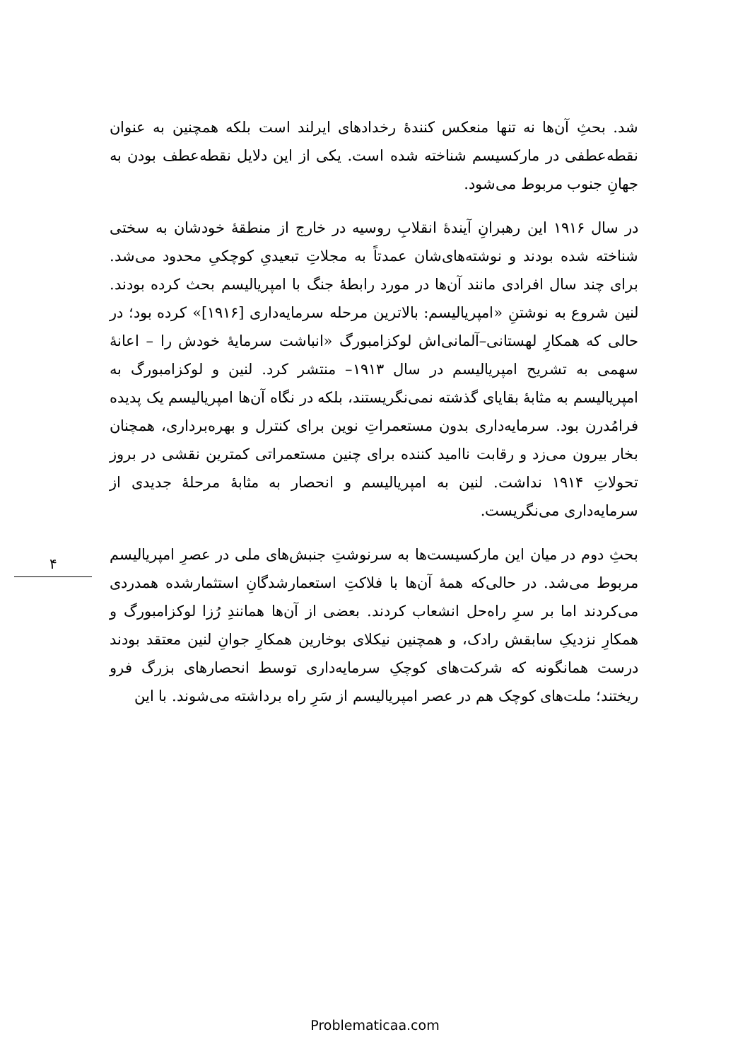شد. بحثِ آن‌ها نه تنها منعکس کنندهٔ رخدادهای ایرلند است بلکه همچنین به عنوان نقطه‌عطفی در مارکسیسم شناخته شده است. یکی از این دلایل نقطه‌عطف بودن به جهانِ جنوب مربوط می‌شود.
در سال ۱۹۱۶ این رهبرانِ آیندهٔ انقلابِ روسیه در خارج از منطقهٔ خودشان به سختی شناخته شده بودند و نوشته‌های‌شان عمدتاً به مجلاتِ تبعیدیِ کوچکیِ محدود می‌شد. برای چند سال افرادی مانند آن‌ها در مورد رابطهٔ جنگ با امپریالیسم بحث کرده بودند. لنین شروع به نوشتنِ «امپریالیسم: بالاترین مرحله سرمایه‌داری [۱۹۱۶]» کرده بود؛ در حالی که همکارِ لهستانی–آلمانی‌اش لوکزامبورگ «انباشت سرمایهٔ خودش را – اعانهٔ سهمی به تشریح امپریالیسم در سال ۱۹۱۳– منتشر کرد. لنین و لوکزامبورگ به امپریالیسم به مثابهٔ بقایای گذشته نمی‌نگریستند، بلکه در نگاه آن‌ها امپریالیسم یک پدیده فرامُدرن بود. سرمایه‌داری بدون مستعمراتِ نوین برای کنترل و بهره‌برداری، همچنان بخار بیرون می‌زد و رقابت ناامید کننده برای چنین مستعمراتی کمترین نقشی در بروز تحولاتِ ۱۹۱۴ نداشت. لنین به امپریالیسم و انحصار به مثابهٔ مرحلهٔ جدیدی از سرمایه‌داری می‌نگریست.
بحثِ دوم در میان این مارکسیست‌ها به سرنوشتِ جنبش‌های ملی در عصرِ امپریالیسم مربوط می‌شد. در حالی‌که همهٔ آن‌ها با فلاکتِ استعمارشدگانِ استثمارشده همدردی می‌کردند اما بر سرِ راه‌حل انشعاب کردند. بعضی از آن‌ها همانندِ رُزا لوکزامبورگ و همکارِ نزدیکِ سابقش رادک، و همچنین نیکلای بوخارین همکارِ جوانِ لنین معتقد بودند درست همانگونه که شرکت‌های کوچکِ سرمایه‌داری توسط انحصارهای بزرگ فرو ریختند؛ ملت‌های کوچک هم در عصر امپریالیسم از سَرِ راه برداشته می‌شوند. با این
۴
Problematicaa.com